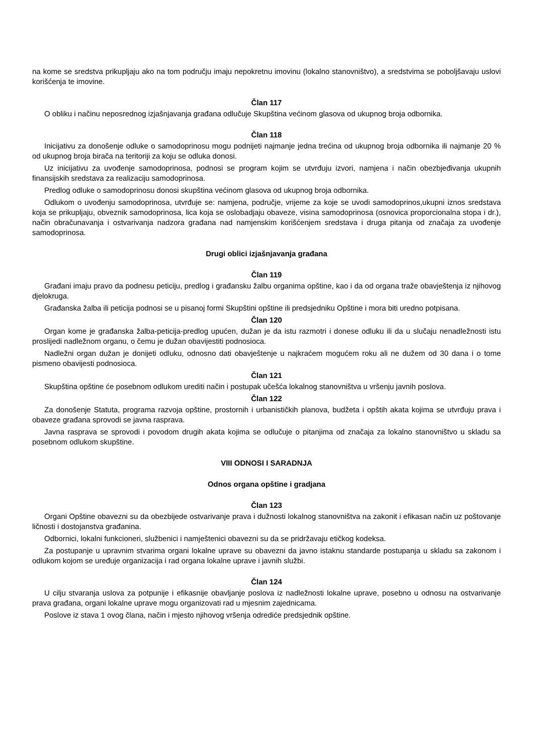na kome se sredstva prikupljaju ako na tom području imaju nepokretnu imovinu (lokalno stanovništvo), a sredstvima se poboljšavaju uslovi korišćenja te imovine.
Član 117
O obliku i načinu neposrednog izjašnjavanja građana odlučuje Skupština većinom glasova od ukupnog broja odbornika.
Član 118
Inicijativu za donošenje odluke o samodoprinosu mogu podnijeti najmanje jedna trećina od ukupnog broja odbornika ili najmanje 20 % od ukupnog broja birača na teritoriji za koju se odluka donosi.
Uz inicijativu za uvođenje samodoprinosa, podnosi se program kojim se utvrđuju izvori, namjena i način obezbjeđivanja ukupnih finansijskih sredstava za realizaciju samodoprinosa.
Predlog odluke o samodoprinosu donosi skupština većinom glasova od ukupnog broja odbornika.
Odlukom o uvođenju samodoprinosa, utvrđuje se: namjena, područje, vrijeme za koje se uvodi samodoprinos,ukupni iznos sredstava koja se prikupljaju, obveznik samodoprinosa, lica koja se oslobadjaju obaveze, visina samodoprinosa (osnovica proporcionalna stopa i dr.), način obračunavanja i ostvarivanja nadzora građana nad namjenskim korišćenjem sredstava i druga pitanja od značaja za uvođenje samodoprinosa.
Drugi oblici izjašnjavanja građana
Član 119
Građani imaju pravo da podnesu peticiju, predlog i građansku žalbu organima opštine, kao i da od organa traže obavještenja iz njihovog djelokruga.
Građanska žalba ili peticija podnosi se u pisanoj formi Skupštini opštine ili predsjedniku Opštine i mora biti uredno potpisana.
Član 120
Organ kome je građanska žalba-peticija-predlog upućen, dužan je da istu razmotri i donese odluku ili da u slučaju nenadležnosti istu proslijedi nadležnom organu, o čemu je dužan obavijestiti podnosioca.
Nadležni organ dužan je donijeti odluku, odnosno dati obavještenje u najkraćem mogućem roku ali ne dužem od 30 dana i o tome pismeno obavijesti podnosioca.
Član 121
Skupština opštine će posebnom odlukom urediti način i postupak učešća lokalnog stanovništva u vršenju javnih poslova.
Član 122
Za donošenje Statuta, programa razvoja opštine, prostornih i urbanističkih planova, budžeta i opštih akata kojima se utvrđuju prava i obaveze građana sprovodi se javna rasprava.
Javna rasprava se sprovodi i povodom drugih akata kojima se odlučuje o pitanjima od značaja za lokalno stanovništvo u skladu sa posebnom odlukom skupštine.
VIII ODNOSI I SARADNJA
Odnos organa opštine i gradjana
Član 123
Organi Opštine obavezni su da obezbijede ostvarivanje prava i dužnosti lokalnog stanovništva na zakonit i efikasan način uz poštovanje ličnosti i dostojanstva građanina.
Odbornici, lokalni funkcioneri, službenici i namještenici obavezni su da se pridržavaju etičkog kodeksa.
Za postupanje u upravnim stvarima organi lokalne uprave su obavezni da javno istaknu standarde postupanja u skladu sa zakonom i odlukom kojom se uređuje organizacija i rad organa lokalne uprave i javnih službi.
Član 124
U cilju stvaranja uslova za potpunije i efikasnije obavljanje poslova iz nadležnosti lokalne uprave, posebno u odnosu na ostvarivanje prava građana, organi lokalne uprave mogu organizovati rad u mjesnim zajednicama.
Poslove iz stava 1 ovog člana, način i mjesto njihovog vršenja odrediće predsjednik opštine.